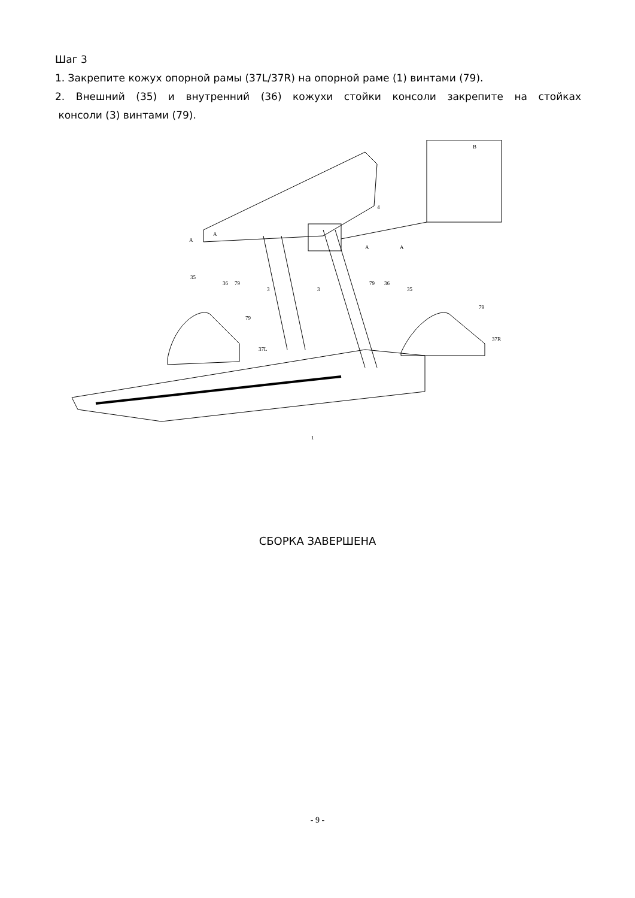Шаг 3
1. Закрепите кожух опорной рамы (37L/37R) на опорной раме (1) винтами (79).
2. Внешний (35) и внутренний (36) кожухи стойки консоли закрепите на стойках
консоли (3) винтами (79).
B
4
A
A
35
36
79
3
3
A
A
79
36
35
79
37L
79
37R
1
СБОРКА ЗАВЕРШЕНА
- 9 -